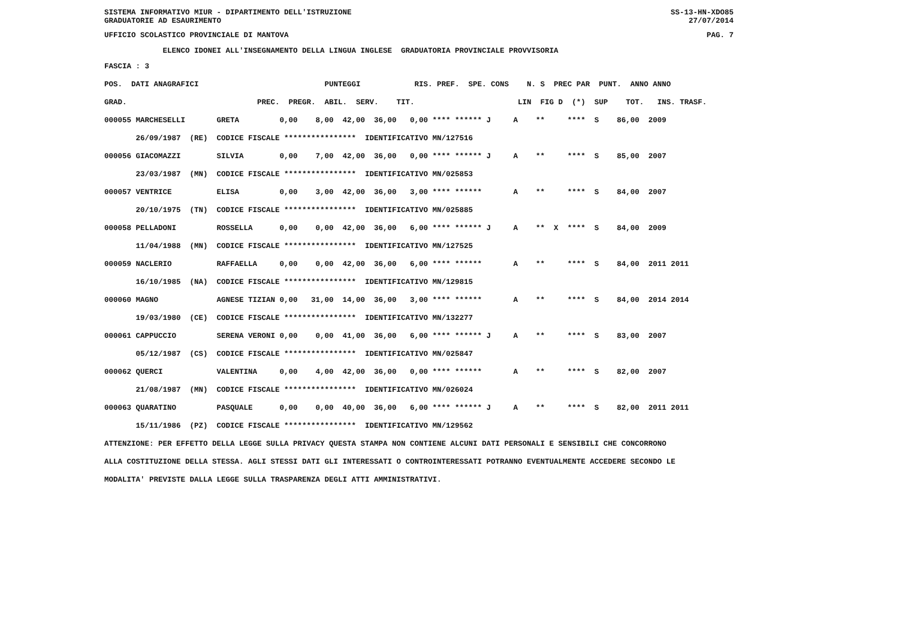SISTEMA INFORMATIVO MIUR - DIPARTIMENTO DELL'ISTRUZIONE SS-13-HN-XDO85
GRADUATORIE AD ESAURIMENTO 27/07/2014
UFFICIO SCOLASTICO PROVINCIALE DI MANTOVA PAG. 7
ELENCO IDONEI ALL'INSEGNAMENTO DELLA LINGUA INGLESE GRADUATORIA PROVINCIALE PROVVISORIA
FASCIA : 3
POS.  DATI ANAGRAFICI                            PUNTEGGI            RIS. PREF.  SPE. CONS    N. S  PREC PAR  PUNT.  ANNO ANNO
GRAD.                             PREC.  PREGR.  ABIL.  SERV.    TIT.                       LIN  FIG D  (*)  SUP    TOT.   INS. TRASF.
000055 MARCHESELLI       GRETA         0,00    8,00  42,00  36,00   0,00 **** ****** J     A    **     ****  S    86,00  2009
       26/09/1987  (RE)  CODICE FISCALE ****************  IDENTIFICATIVO MN/127516
000056 GIACOMAZZI        SILVIA        0,00    7,00  42,00  36,00   0,00 **** ****** J     A    **     ****  S    85,00  2007
       23/03/1987  (MN)  CODICE FISCALE ****************  IDENTIFICATIVO MN/025853
000057 VENTRICE          ELISA         0,00    3,00  42,00  36,00   3,00 **** ******       A    **     ****  S    84,00  2007
       20/10/1975  (TN)  CODICE FISCALE ****************  IDENTIFICATIVO MN/025885
000058 PELLADONI         ROSSELLA      0,00    0,00  42,00  36,00   6,00 **** ****** J     A    **  X  ****  S    84,00  2009
       11/04/1988  (MN)  CODICE FISCALE ****************  IDENTIFICATIVO MN/127525
000059 NACLERIO          RAFFAELLA     0,00    0,00  42,00  36,00   6,00 **** ******       A    **     ****  S    84,00  2011 2011
       16/10/1985  (NA)  CODICE FISCALE ****************  IDENTIFICATIVO MN/129815
000060 MAGNO             AGNESE TIZIAN 0,00   31,00  14,00  36,00   3,00 **** ******       A    **     ****  S    84,00  2014 2014
       19/03/1980  (CE)  CODICE FISCALE ****************  IDENTIFICATIVO MN/132277
000061 CAPPUCCIO         SERENA VERONI 0,00    0,00  41,00  36,00   6,00 **** ****** J     A    **     ****  S    83,00  2007
       05/12/1987  (CS)  CODICE FISCALE ****************  IDENTIFICATIVO MN/025847
000062 QUERCI            VALENTINA     0,00    4,00  42,00  36,00   0,00 **** ******       A    **     ****  S    82,00  2007
       21/08/1987  (MN)  CODICE FISCALE ****************  IDENTIFICATIVO MN/026024
000063 QUARATINO         PASQUALE      0,00    0,00  40,00  36,00   6,00 **** ****** J     A    **     ****  S    82,00  2011 2011
       15/11/1986  (PZ)  CODICE FISCALE ****************  IDENTIFICATIVO MN/129562
ATTENZIONE: PER EFFETTO DELLA LEGGE SULLA PRIVACY QUESTA STAMPA NON CONTIENE ALCUNI DATI PERSONALI E SENSIBILI CHE CONCORRONO
ALLA COSTITUZIONE DELLA STESSA. AGLI STESSI DATI GLI INTERESSATI O CONTROINTERESSATI POTRANNO EVENTUALMENTE ACCEDERE SECONDO LE
MODALITA' PREVISTE DALLA LEGGE SULLA TRASPARENZA DEGLI ATTI AMMINISTRATIVI.